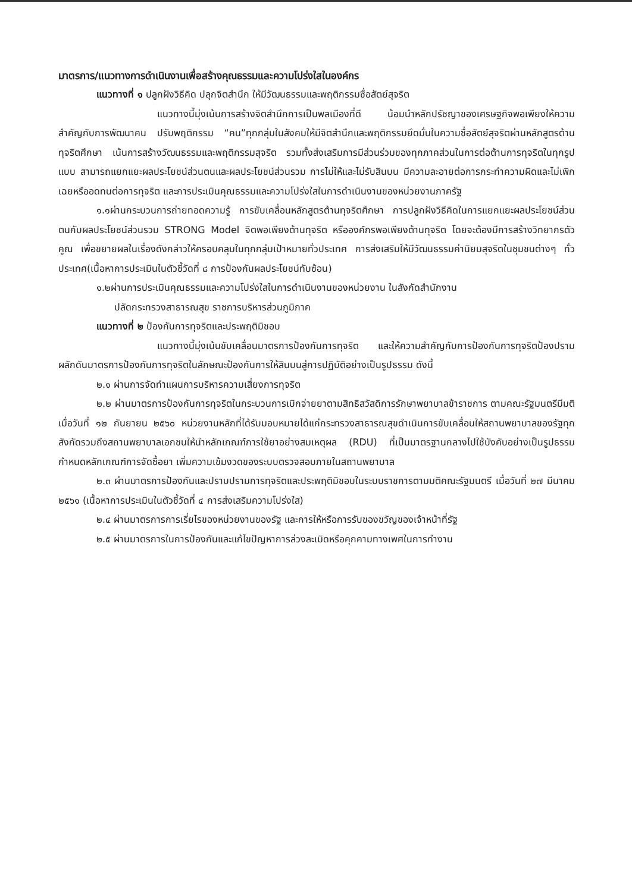มาตรการ/แนวทางการดำเนินงานเพื่อสร้างคุณธรรมและความโปร่งใสในองค์กร
แนวทางที่ ๑ ปลูกฝังวิธีคิด ปลุกจิตสำนึก ให้มีวัฒนธรรมและพฤติกรรมซื่อสัตย์สุจริต
แนวทางนี้มุ่งเน้นการสร้างจิตสำนึกการเป็นพลเมืองที่ดี น้อมนำหลักปรัชญาของเศรษฐกิจพอเพียงให้ความสำคัญกับการพัฒนาคน ปรับพฤติกรรม “คน”ทุกกลุ่มในสังคมให้มีจิตสำนึกและพฤติกรรมยึดมั่นในความซื่อสัตย์สุจริตผ่านหลักสูตรต้านทุจริตศึกษา เน้นการสร้างวัฒนธรรมและพฤติกรรมสุจริต รวมทั้งส่งเสริมการมีส่วนร่วมของทุกภาคส่วนในการต่อต้านการทุจริตในทุกรูปแบบ สามารถแยกแยะผลประโยชน์ส่วนตนและผลประโยชน์ส่วนรวม การไม่ให้และไม่รับสินบน มีความละอายต่อการกระทำความผิดและไม่เพิกเฉยหรืออดทนต่อการทุจริต และการประเมินคุณธรรมและความโปร่งใสในการดำเนินงานของหน่วยงานภาครัฐ
๑.๑ผ่านกระบวนการถ่ายทอดความรู้ การขับเคลื่อนหลักสูตรต้านทุจริตศึกษา การปลูกฝังวิธีคิดในการแยกแยะผลประโยชน์ส่วนตนกับผลประโยชน์ส่วนรวม STRONG Model จิตพอเพียงต้านทุจริต หรือองค์กรพอเพียงต้านทุจริต โดยจะต้องมีการสร้างวิทยากรตัวคูณ เพื่อขยายผลในเรื่องดังกล่าวให้ครอบคลุมในทุกกลุ่มเป้าหมายทั่วประเทศ การส่งเสริมให้มีวัฒนธรรมค่านิยมสุจริตในชุมชนต่างๆ ทั่วประเทศ(เนื้อหาการประเมินในตัวชี้วัดที่ ๘ การป้องกันผลประโยชน์ทับซ้อน)
๑.๒ผ่านการประเมินคุณธรรมและความโปร่งใสในการดำเนินงานของหน่วยงาน ในสังกัดสำนักงาน
ปลัดกระทรวงสาธารณสุข ราชการบริหารส่วนภูมิภาค
แนวทางที่ ๒ ป้องกันการทุจริตและประพฤติมิชอบ
แนวทางนี้มุ่งเน้นขับเคลื่อนมาตรการป้องกันการทุจริต และให้ความสำคัญกับการป้องกันการทุจริตป้องปราม ผลักดันมาตรการป้องกันการทุจริตในลักษณะป้องกันการให้สินบนสู่การปฏิบัติอย่างเป็นรูปธรรม ดังนี้
๒.๑ ผ่านการจัดทำแผนการบริหารความเสี่ยงการทุจริต
๒.๒ ผ่านมาตรการป้องกันการทุจริตในกระบวนการเบิกจ่ายยาตามสิทธิสวัสดิการรักษาพยาบาลข้าราชการ ตามคณะรัฐมนตรีมีมติเมื่อวันที่ ๑๒ กันยายน ๒๕๖๐ หน่วยงานหลักที่ได้รับมอบหมายได้แก่กระทรวงสาธารณสุขดำเนินการขับเคลื่อนให้สถานพยาบาลของรัฐทุกสังกัดรวมถึงสถานพยาบาลเอกชนให้นำหลักเกณฑ์การใช้ยาอย่างสมเหตุผล (RDU) ที่เป็นมาตรฐานกลางไปใช้บังคับอย่างเป็นรูปธรรม กำหนดหลักเกณฑ์การจัดซื้อยา เพิ่มความเข้มงวดของระบบตรวจสอบภายในสถานพยาบาล
๒.๓ ผ่านมาตรการป้องกันและปราบปรามการทุจริตและประพฤติมิชอบในระบบราชการตามมติคณะรัฐมนตรี เมื่อวันที่ ๒๗ มีนาคม ๒๕๖๑ (เนื้อหาการประเมินในตัวชี้วัดที่ ๔ การส่งเสริมความโปร่งใส)
๒.๔ ผ่านมาตรการการเรี่ยไรของหน่วยงานของรัฐ และการให้หรือการรับของขวัญของเจ้าหน้าที่รัฐ
๒.๕ ผ่านมาตรการในการป้องกันและแก้ไขปัญหาการล่วงละเมิดหรือคุกคามทางเพศในการทำงาน